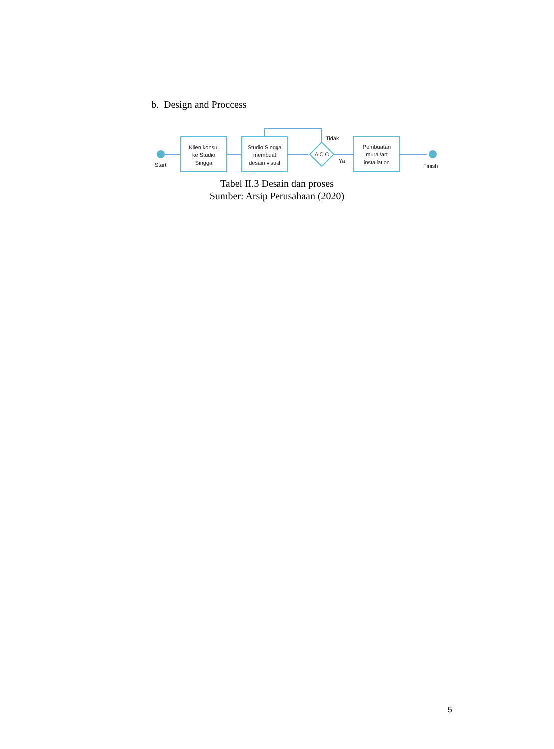b. Design and Proccess
Start
Klien konsul
ke Studio
Singga
Studio Singga
membuat
desain visual
Tidak
A C C
Ya
Pembuatan
mural/art
installation
Finish
Tabel II.3 Desain dan proses
Sumber: Arsip Perusahaan (2020)
5